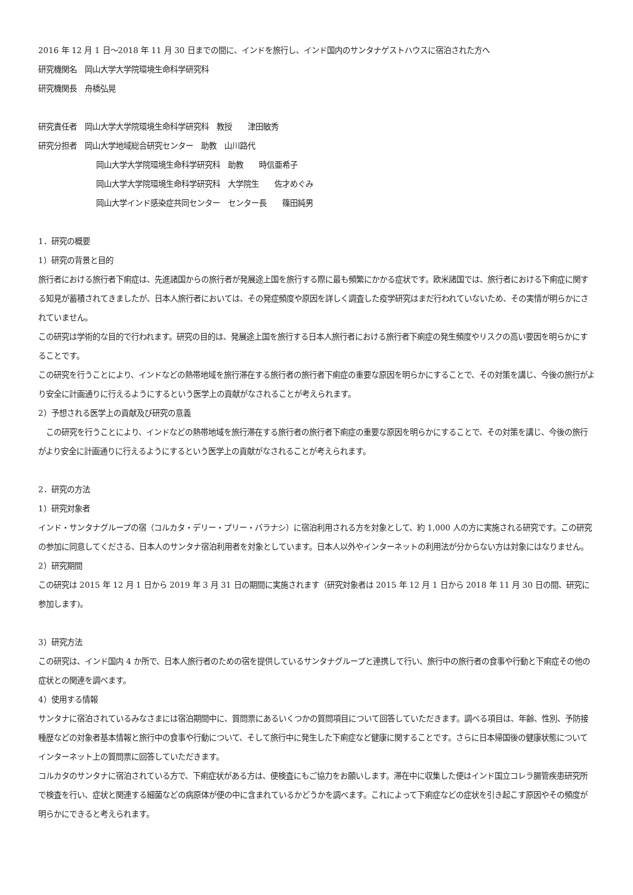2016 年 12 月 1 日～2018 年 11 月 30 日までの間に、インドを旅行し、インド国内のサンタナゲストハウスに宿泊された方へ
研究機関名　岡山大学大学院環境生命科学研究科
研究機関長　舟橋弘晃
研究責任者　岡山大学大学院環境生命科学研究科　教授　　津田敏秀
研究分担者　岡山大学地域総合研究センター　助教　山川路代
岡山大学大学院環境生命科学研究科　助教　　時信亜希子
岡山大学大学院環境生命科学研究科　大学院生　　佐才めぐみ
岡山大学インド感染症共同センター　センター長　　篠田純男
1．研究の概要
1）研究の背景と目的
旅行者における旅行者下痢症は、先進諸国からの旅行者が発展途上国を旅行する際に最も頻繁にかかる症状です。欧米諸国では、旅行者における下痢症に関する知見が蓄積されてきましたが、日本人旅行者においては、その発症頻度や原因を詳しく調査した疫学研究はまだ行われていないため、その実情が明らかにされていません。
この研究は学術的な目的で行われます。研究の目的は、発展途上国を旅行する日本人旅行者における旅行者下痢症の発生頻度やリスクの高い要因を明らかにすることです。
この研究を行うことにより、インドなどの熱帯地域を旅行滞在する旅行者の旅行者下痢症の重要な原因を明らかにすることで、その対策を講じ、今後の旅行がより安全に計画通りに行えるようにするという医学上の貢献がなされることが考えられます。
2）予想される医学上の貢献及び研究の意義
　この研究を行うことにより、インドなどの熱帯地域を旅行滞在する旅行者の旅行者下痢症の重要な原因を明らかにすることで、その対策を講じ、今後の旅行がより安全に計画通りに行えるようにするという医学上の貢献がなされることが考えられます。
2．研究の方法
1）研究対象者
インド・サンタナグループの宿（コルカタ・デリー・プリー・バラナシ）に宿泊利用される方を対象として、約 1,000 人の方に実施される研究です。この研究の参加に同意してくださる、日本人のサンタナ宿泊利用者を対象としています。日本人以外やインターネットの利用法が分からない方は対象にはなりません。
2）研究期間
この研究は 2015 年 12 月 1 日から 2019 年 3 月 31 日の期間に実施されます（研究対象者は 2015 年 12 月 1 日から 2018 年 11 月 30 日の間、研究に参加します)。
3）研究方法
この研究は、インド国内 4 か所で、日本人旅行者のための宿を提供しているサンタナグループと連携して行い、旅行中の旅行者の食事や行動と下痢症その他の症状との関連を調べます。
4）使用する情報
サンタナに宿泊されているみなさまには宿泊期間中に、質問票にあるいくつかの質問項目について回答していただきます。調べる項目は、年齢、性別、予防接種歴などの対象者基本情報と旅行中の食事や行動について、そして旅行中に発生した下痢症など健康に関することです。さらに日本帰国後の健康状態についてインターネット上の質問票に回答していただきます。
コルカタのサンタナに宿泊されている方で、下痢症状がある方は、便検査にもご協力をお願いします。滞在中に収集した便はインド国立コレラ腸管疾患研究所で検査を行い、症状と関連する細菌などの病原体が便の中に含まれているかどうかを調べます。これによって下痢症などの症状を引き起こす原因やその頻度が明らかにできると考えられます。